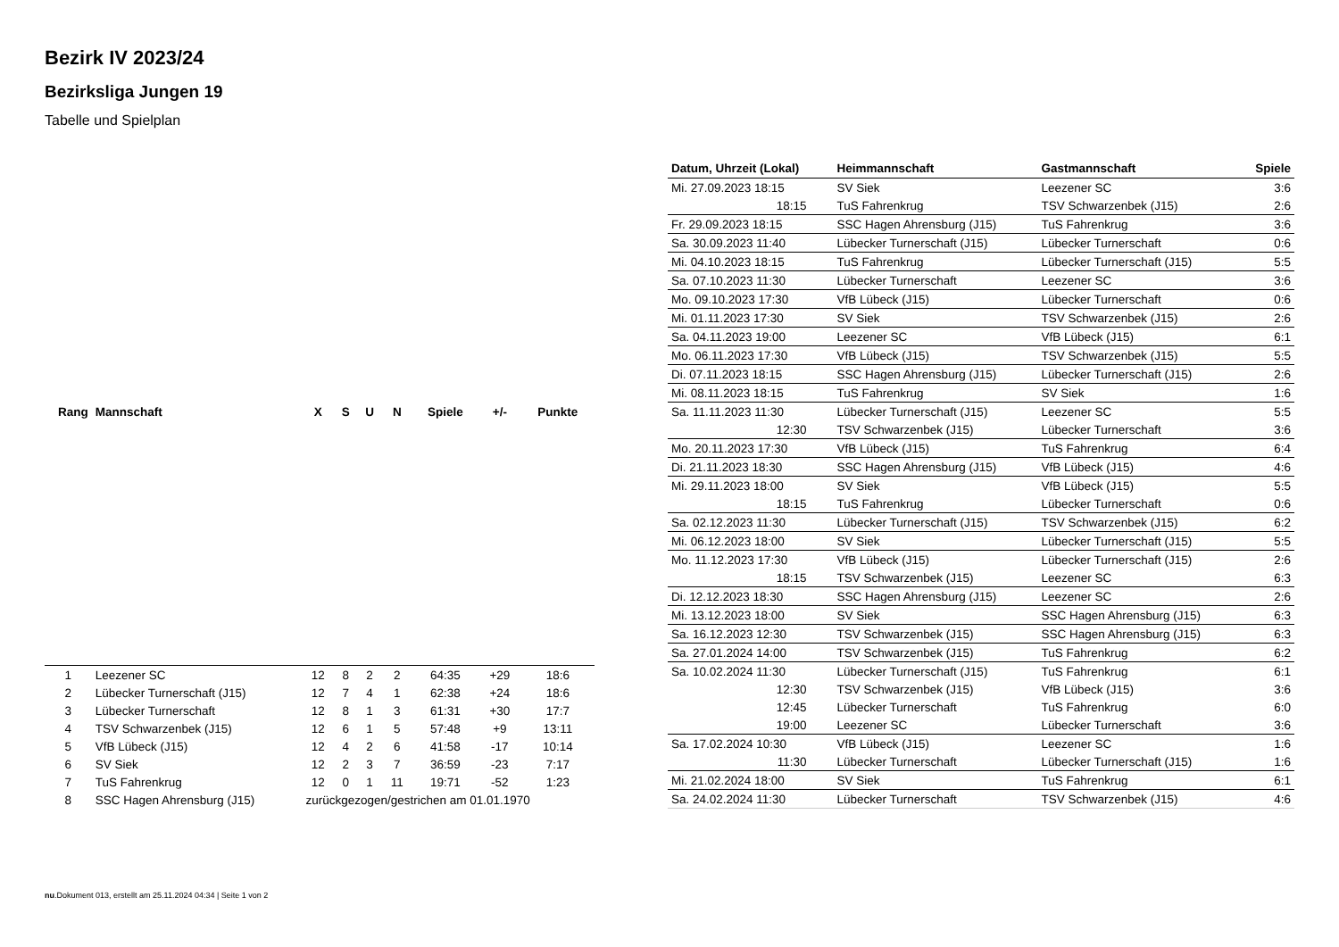Bezirk IV 2023/24
Bezirksliga Jungen 19
Tabelle und Spielplan
| Rang | Mannschaft | X | S | U | N | Spiele | +/- | Punkte |
| --- | --- | --- | --- | --- | --- | --- | --- | --- |
| 1 | Leezener SC | 12 | 8 | 2 | 2 | 64:35 | +29 | 18:6 |
| 2 | Lübecker Turnerschaft (J15) | 12 | 7 | 4 | 1 | 62:38 | +24 | 18:6 |
| 3 | Lübecker Turnerschaft | 12 | 8 | 1 | 3 | 61:31 | +30 | 17:7 |
| 4 | TSV Schwarzenbek (J15) | 12 | 6 | 1 | 5 | 57:48 | +9 | 13:11 |
| 5 | VfB Lübeck (J15) | 12 | 4 | 2 | 6 | 41:58 | -17 | 10:14 |
| 6 | SV Siek | 12 | 2 | 3 | 7 | 36:59 | -23 | 7:17 |
| 7 | TuS Fahrenkrug | 12 | 0 | 1 | 11 | 19:71 | -52 | 1:23 |
| 8 | SSC Hagen Ahrensburg (J15) | zurückgezogen/gestrichen am 01.01.1970 | | | | | | |
| Datum, Uhrzeit (Lokal) | Heimmannschaft | Gastmannschaft | Spiele |
| --- | --- | --- | --- |
| Mi. 27.09.2023 18:15 | SV Siek | Leezener SC | 3:6 |
| 18:15 | TuS Fahrenkrug | TSV Schwarzenbek (J15) | 2:6 |
| Fr. 29.09.2023 18:15 | SSC Hagen Ahrensburg (J15) | TuS Fahrenkrug | 3:6 |
| Sa. 30.09.2023 11:40 | Lübecker Turnerschaft (J15) | Lübecker Turnerschaft | 0:6 |
| Mi. 04.10.2023 18:15 | TuS Fahrenkrug | Lübecker Turnerschaft (J15) | 5:5 |
| Sa. 07.10.2023 11:30 | Lübecker Turnerschaft | Leezener SC | 3:6 |
| Mo. 09.10.2023 17:30 | VfB Lübeck (J15) | Lübecker Turnerschaft | 0:6 |
| Mi. 01.11.2023 17:30 | SV Siek | TSV Schwarzenbek (J15) | 2:6 |
| Sa. 04.11.2023 19:00 | Leezener SC | VfB Lübeck (J15) | 6:1 |
| Mo. 06.11.2023 17:30 | VfB Lübeck (J15) | TSV Schwarzenbek (J15) | 5:5 |
| Di. 07.11.2023 18:15 | SSC Hagen Ahrensburg (J15) | Lübecker Turnerschaft (J15) | 2:6 |
| Mi. 08.11.2023 18:15 | TuS Fahrenkrug | SV Siek | 1:6 |
| Sa. 11.11.2023 11:30 | Lübecker Turnerschaft (J15) | Leezener SC | 5:5 |
| 12:30 | TSV Schwarzenbek (J15) | Lübecker Turnerschaft | 3:6 |
| Mo. 20.11.2023 17:30 | VfB Lübeck (J15) | TuS Fahrenkrug | 6:4 |
| Di. 21.11.2023 18:30 | SSC Hagen Ahrensburg (J15) | VfB Lübeck (J15) | 4:6 |
| Mi. 29.11.2023 18:00 | SV Siek | VfB Lübeck (J15) | 5:5 |
| 18:15 | TuS Fahrenkrug | Lübecker Turnerschaft | 0:6 |
| Sa. 02.12.2023 11:30 | Lübecker Turnerschaft (J15) | TSV Schwarzenbek (J15) | 6:2 |
| Mi. 06.12.2023 18:00 | SV Siek | Lübecker Turnerschaft (J15) | 5:5 |
| Mo. 11.12.2023 17:30 | VfB Lübeck (J15) | Lübecker Turnerschaft (J15) | 2:6 |
| 18:15 | TSV Schwarzenbek (J15) | Leezener SC | 6:3 |
| Di. 12.12.2023 18:30 | SSC Hagen Ahrensburg (J15) | Leezener SC | 2:6 |
| Mi. 13.12.2023 18:00 | SV Siek | SSC Hagen Ahrensburg (J15) | 6:3 |
| Sa. 16.12.2023 12:30 | TSV Schwarzenbek (J15) | SSC Hagen Ahrensburg (J15) | 6:3 |
| Sa. 27.01.2024 14:00 | TSV Schwarzenbek (J15) | TuS Fahrenkrug | 6:2 |
| Sa. 10.02.2024 11:30 | Lübecker Turnerschaft (J15) | TuS Fahrenkrug | 6:1 |
| 12:30 | TSV Schwarzenbek (J15) | VfB Lübeck (J15) | 3:6 |
| 12:45 | Lübecker Turnerschaft | TuS Fahrenkrug | 6:0 |
| 19:00 | Leezener SC | Lübecker Turnerschaft | 3:6 |
| Sa. 17.02.2024 10:30 | VfB Lübeck (J15) | Leezener SC | 1:6 |
| 11:30 | Lübecker Turnerschaft | Lübecker Turnerschaft (J15) | 1:6 |
| Mi. 21.02.2024 18:00 | SV Siek | TuS Fahrenkrug | 6:1 |
| Sa. 24.02.2024 11:30 | Lübecker Turnerschaft | TSV Schwarzenbek (J15) | 4:6 |
nu.Dokument 013, erstellt am 25.11.2024 04:34 | Seite 1 von 2